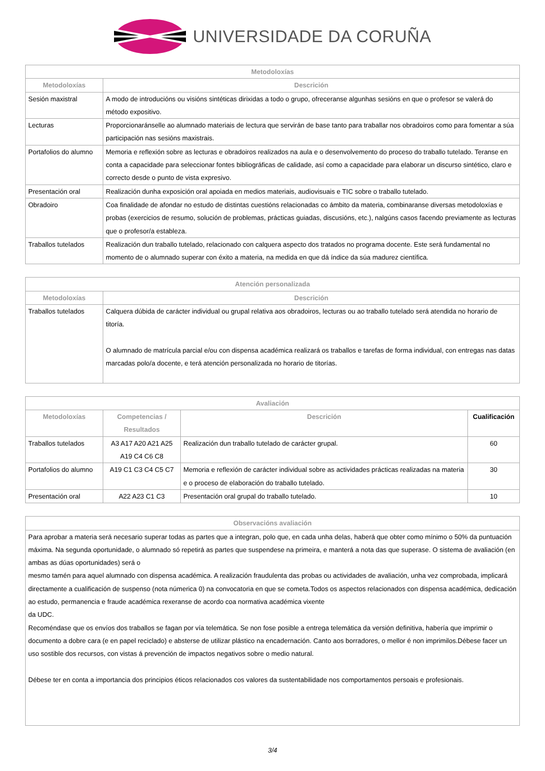UNIVERSIDADE DA CORUÑA
| Metodoloxías | |
| --- | --- |
| Metodoloxías | Descrición |
| Sesión maxistral | A modo de introducións ou visións sintéticas dirixidas a todo o grupo, ofreceranse algunhas sesións en que o profesor se valerá do método expositivo. |
| Lecturas | Proporcionaránselle ao alumnado materiais de lectura que servirán de base tanto para traballar nos obradoiros como para fomentar a súa participación nas sesións maxistrais. |
| Portafolios do alumno | Memoria e reflexión sobre as lecturas e obradoiros realizados na aula e o desenvolvemento do proceso do traballo tutelado. Teranse en conta a capacidade para seleccionar fontes bibliográficas de calidade, así como a capacidade para elaborar un discurso sintético, claro e correcto desde o punto de vista expresivo. |
| Presentación oral | Realización dunha exposición oral apoiada en medios materiais, audiovisuais e TIC sobre o traballo tutelado. |
| Obradoiro | Coa finalidade de afondar no estudo de distintas cuestións relacionadas co ámbito da materia, combinaranse diversas metodoloxías e probas (exercicios de resumo, solución de problemas, prácticas guiadas, discusións, etc.), nalgúns casos facendo previamente as lecturas que o profesor/a estableza. |
| Traballos tutelados | Realización dun traballo tutelado, relacionado con calquera aspecto dos tratados no programa docente. Este será fundamental no momento de o alumnado superar con éxito a materia, na medida en que dá índice da súa madurez científica. |
| Atención personalizada | |
| --- | --- |
| Metodoloxías | Descrición |
| Traballos tutelados | Calquera dúbida de carácter individual ou grupal relativa aos obradoiros, lecturas ou ao traballo tutelado será atendida no horario de titoría. O alumnado de matrícula parcial e/ou con dispensa académica realizará os traballos e tarefas de forma individual, con entregas nas datas marcadas polo/a docente, e terá atención personalizada no horario de titorías. |
| Avaliación | | | |
| --- | --- | --- | --- |
| Metodoloxías | Competencias / Resultados | Descrición | Cualificación |
| Traballos tutelados | A3 A17 A20 A21 A25 A19 C4 C6 C8 | Realización dun traballo tutelado de carácter grupal. | 60 |
| Portafolios do alumno | A19 C1 C3 C4 C5 C7 | Memoria e reflexión de carácter individual sobre as actividades prácticas realizadas na materia e o proceso de elaboración do traballo tutelado. | 30 |
| Presentación oral | A22 A23 C1 C3 | Presentación oral grupal do traballo tutelado. | 10 |
| Observacións avaliación |
| --- |
| Para aprobar a materia será necesario superar todas as partes que a integran, polo que, en cada unha delas, haberá que obter como mínimo o 50% da puntuación máxima. Na segunda oportunidade, o alumnado só repetirá as partes que suspendese na primeira, e manterá a nota das que superase. O sistema de avaliación (en ambas as dúas oportunidades) será o mesmo tamén para aquel alumnado con dispensa académica. A realización fraudulenta das probas ou actividades de avaliación, unha vez comprobada, implicará directamente a cualificación de suspenso (nota númerica 0) na convocatoria en que se cometa.Todos os aspectos relacionados con dispensa académica, dedicación ao estudo, permanencia e fraude académica rexeranse de acordo coa normativa académica vixente da UDC. Recoméndase que os envíos dos traballos se fagan por vía telemática. Se non fose posible a entrega telemática da versión definitiva, habería que imprimir o documento a dobre cara (e en papel reciclado) e absterse de utilizar plástico na encadernación. Canto aos borradores, o mellor é non imprimilos.Débese facer un uso sostible dos recursos, con vistas á prevención de impactos negativos sobre o medio natural. Débese ter en conta a importancia dos principios éticos relacionados cos valores da sustentabilidade nos comportamentos persoais e profesionais. |
3/4